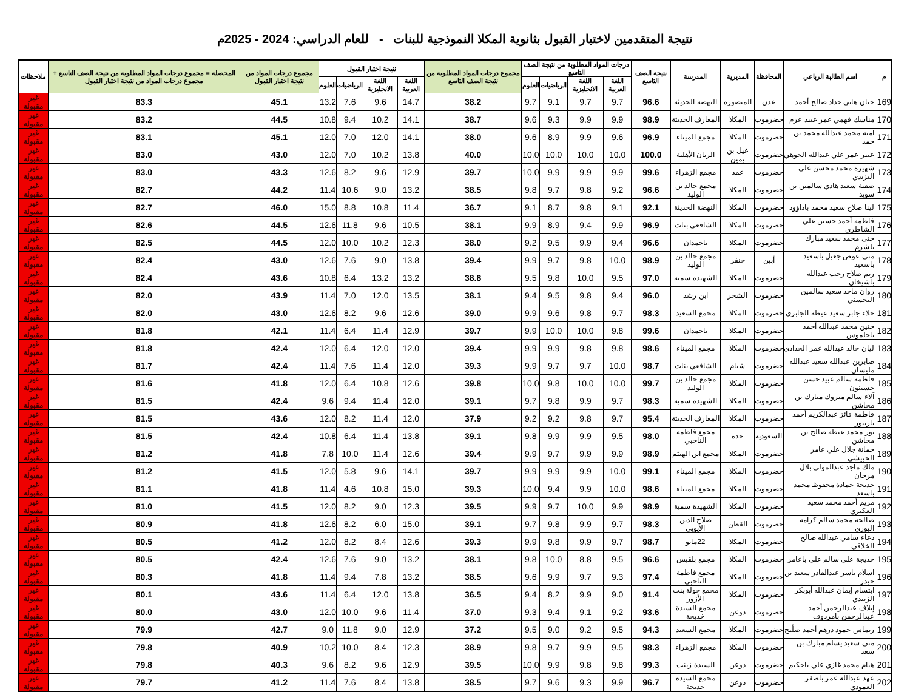نتيجة المتقدمين لاختبار القبول بثانوية المكلا النموذجية للبنات - للعام الدراسي: 2024 - 2025م
| م | اسم الطالبة الرباعي | المحافظة | المديرية | المدرسة | نتيجة الصف التاسع | درجات المواد المطلوبة من نتيجة الصف التاسع | | | | مجموع درجات المواد المطلوبة من نتيجة الصف التاسع | نتيجة اختبار القبول | | | | مجموع درجات المواد من نتيجة اختبار القبول | المحصلة = مجموع درجات المواد المطلوبة من نتيجة الصف التاسع + مجموع درجات المواد من نتيجة اختبار القبول | ملاحظات |
| --- | --- | --- | --- | --- | --- | --- | --- | --- | --- | --- | --- | --- | --- | --- | --- | --- | --- |
| | | | | | | اللغة العربية | اللغة الانجليزية | الرياضيات | العلوم | | اللغة العربية | اللغة الانجليزية | الرياضيات | العلوم | | | |
| 169 | حنان هاني حداد صالح أحمد | عدن | المنصورة | النهضة الحديثة | 96.6 | 9.7 | 9.7 | 9.1 | 9.7 | 38.2 | 14.7 | 9.6 | 7.6 | 13.2 | 45.1 | 83.3 | غير مقبولة |
| 170 | مناسك فهمي عمر عبيد عرم | حضرموت | المكلا | المعارف الحديثة | 98.9 | 9.9 | 9.9 | 9.3 | 9.6 | 38.7 | 14.1 | 10.2 | 9.4 | 10.8 | 44.5 | 83.2 | غير مقبولة |
| 171 | آمنة محمد عبدالله محمد بن حمد | حضرموت | المكلا | مجمع الميناء | 96.9 | 9.6 | 9.9 | 8.9 | 9.6 | 38.0 | 14.1 | 12.0 | 7.0 | 12.0 | 45.1 | 83.1 | غير مقبولة |
| 172 | عبير عمر علي عبدالله الجوهي | حضرموت | غيل بن يمين | الريان الأهلية | 100.0 | 10.0 | 10.0 | 10.0 | 10.0 | 40.0 | 13.8 | 10.2 | 7.0 | 12.0 | 43.0 | 83.0 | غير مقبولة |
| 173 | شهيرة محمد محسن علي اليزيدي | حضرموت | عمد | مجمع الزهراء | 99.6 | 9.9 | 9.9 | 9.9 | 10.0 | 39.7 | 12.9 | 9.6 | 8.2 | 12.6 | 43.3 | 83.0 | غير مقبولة |
| 174 | صفية سعيد هادي سالمين بن سويد | حضرموت | المكلا | مجمع خالد بن الوليد | 96.6 | 9.2 | 9.8 | 9.7 | 9.8 | 38.5 | 13.2 | 9.0 | 10.6 | 11.4 | 44.2 | 82.7 | غير مقبولة |
| 175 | لينا صلاح سعيد محمد باداؤود | حضرموت | المكلا | النهضة الحديثة | 92.1 | 9.1 | 9.8 | 8.7 | 9.1 | 36.7 | 11.4 | 10.8 | 8.8 | 15.0 | 46.0 | 82.7 | غير مقبولة |
| 176 | فاطمة أحمد حسين علي الشاطري | حضرموت | المكلا | الشافعي بنات | 96.9 | 9.9 | 9.4 | 8.9 | 9.9 | 38.1 | 10.5 | 9.6 | 11.8 | 12.6 | 44.5 | 82.6 | غير مقبولة |
| 177 | جنى محمد سعيد مبارك بلشرم | حضرموت | المكلا | باحمدان | 96.6 | 9.4 | 9.9 | 9.5 | 9.2 | 38.0 | 12.3 | 10.2 | 10.0 | 12.0 | 44.5 | 82.5 | غير مقبولة |
| 178 | منى عوض جعبل باسعيد باسعيد | أبين | خنفر | مجمع خالد بن الوليد | 98.9 | 10.0 | 9.8 | 9.7 | 9.9 | 39.4 | 13.8 | 9.0 | 7.6 | 12.6 | 43.0 | 82.4 | غير مقبولة |
| 179 | ريم صلاح رجب عبدالله باشيخان | حضرموت | المكلا | الشهيدة سمية | 97.0 | 9.5 | 10.0 | 9.8 | 9.5 | 38.8 | 13.2 | 13.2 | 6.4 | 10.8 | 43.6 | 82.4 | غير مقبولة |
| 180 | روان ماجد سعيد سالمين البحسني | حضرموت | الشحر | ابن رشد | 96.0 | 9.4 | 9.8 | 9.5 | 9.4 | 38.1 | 13.5 | 12.0 | 7.0 | 11.4 | 43.9 | 82.0 | غير مقبولة |
| 181 | حلاء جابر سعيد عيظة الجابري | حضرموت | المكلا | مجمع السعيد | 98.3 | 9.7 | 9.8 | 9.6 | 9.9 | 39.0 | 12.6 | 9.6 | 8.2 | 12.6 | 43.0 | 82.0 | غير مقبولة |
| 182 | حنين محمد عبدالله أحمد باحلموس | حضرموت | المكلا | باحمدان | 99.6 | 9.8 | 10.0 | 10.0 | 9.9 | 39.7 | 12.9 | 11.4 | 6.4 | 11.4 | 42.1 | 81.8 | غير مقبولة |
| 183 | ليان خالد عبدالله عمر الحدادي | حضرموت | المكلا | مجمع الميناء | 98.6 | 9.8 | 9.8 | 9.9 | 9.9 | 39.4 | 12.0 | 12.0 | 6.4 | 12.0 | 42.4 | 81.8 | غير مقبولة |
| 184 | صابرين عبدالله سعيد عبدالله مليسان | حضرموت | شبام | الشافعي بنات | 98.7 | 10.0 | 9.7 | 9.7 | 9.9 | 39.3 | 12.0 | 11.4 | 7.6 | 11.4 | 42.4 | 81.7 | غير مقبولة |
| 185 | فاطمة سالم عبيد حسن حسينون | حضرموت | المكلا | مجمع خالد بن الوليد | 99.7 | 10.0 | 10.0 | 9.8 | 10.0 | 39.8 | 12.6 | 10.8 | 6.4 | 12.0 | 41.8 | 81.6 | غير مقبولة |
| 186 | آلاء سالم مبروك مبارك بن مخاشن | حضرموت | المكلا | الشهيدة سمية | 98.3 | 9.7 | 9.9 | 9.8 | 9.7 | 39.1 | 12.0 | 11.4 | 9.4 | 9.6 | 42.4 | 81.5 | غير مقبولة |
| 187 | فاطمة فائز عبدالكريم أحمد بازنبور | حضرموت | المكلا | المعارف الحديثة | 95.4 | 9.7 | 9.8 | 9.2 | 9.2 | 37.9 | 12.0 | 11.4 | 8.2 | 12.0 | 43.6 | 81.5 | غير مقبولة |
| 188 | نور محمد عيظة صالح بن مخاشن | السعودية | جدة | مجمع فاطمة الناخبي | 98.0 | 9.5 | 9.9 | 9.9 | 9.8 | 39.1 | 13.8 | 11.4 | 6.4 | 10.8 | 42.4 | 81.5 | غير مقبولة |
| 189 | جمانة جلال علي عامر الحبيشي | حضرموت | المكلا | مجمع ابن الهيثم | 98.9 | 9.9 | 9.9 | 9.7 | 9.9 | 39.4 | 12.6 | 11.4 | 10.0 | 7.8 | 41.8 | 81.2 | غير مقبولة |
| 190 | ملك ماجد عبدالمولى بلال مرجان | حضرموت | المكلا | مجمع الميناء | 99.1 | 10.0 | 9.9 | 9.9 | 9.9 | 39.7 | 14.1 | 9.6 | 5.8 | 12.0 | 41.5 | 81.2 | غير مقبولة |
| 191 | خديجة حمادة محفوظ محمد باسعد | حضرموت | المكلا | مجمع الميناء | 98.6 | 10.0 | 9.9 | 9.4 | 10.0 | 39.3 | 15.0 | 10.8 | 4.6 | 11.4 | 41.8 | 81.1 | غير مقبولة |
| 192 | مريم أحمد محمد سعيد العكبري | حضرموت | المكلا | الشهيدة سمية | 98.9 | 9.9 | 10.0 | 9.7 | 9.9 | 39.5 | 12.3 | 9.0 | 8.2 | 12.0 | 41.5 | 81.0 | غير مقبولة |
| 193 | صالحة محمد سالم كرامة البوري | حضرموت | القطن | صلاح الدين الأيوبي | 98.3 | 9.7 | 9.9 | 9.8 | 9.7 | 39.1 | 15.0 | 6.0 | 8.2 | 12.6 | 41.8 | 80.9 | غير مقبولة |
| 194 | دعاء سامي عبدالله صالح الخلاقي | حضرموت | المكلا | 22مايو | 98.7 | 9.7 | 9.9 | 9.8 | 9.9 | 39.3 | 12.6 | 8.4 | 8.2 | 12.0 | 41.2 | 80.5 | غير مقبولة |
| 195 | خديجة علي سالم علي باعامر | حضرموت | المكلا | مجمع بلقيس | 96.6 | 9.5 | 8.8 | 10.0 | 9.8 | 38.1 | 13.2 | 9.0 | 7.6 | 12.6 | 42.4 | 80.5 | غير مقبولة |
| 196 | اسلام ياسر عبدالقادر سعيد بن حيدر | حضرموت | المكلا | مجمع فاطمة الناخبي | 97.4 | 9.3 | 9.7 | 9.9 | 9.6 | 38.5 | 13.2 | 7.8 | 9.4 | 11.4 | 41.8 | 80.3 | غير مقبولة |
| 197 | ابتسام إيمان عبدالله أبوبكر الزبيدي | حضرموت | المكلا | مجمع خولة بنت الأزور | 91.4 | 9.0 | 9.9 | 8.2 | 9.4 | 36.5 | 13.8 | 12.0 | 6.4 | 11.4 | 43.6 | 80.1 | غير مقبولة |
| 198 | إيلاف عبدالرحمن أحمد عبدالرحمن بامردوف | حضرموت | دوعن | مجمع السيدة خديجة | 93.6 | 9.2 | 9.1 | 9.4 | 9.3 | 37.0 | 11.4 | 9.6 | 10.0 | 12.0 | 43.0 | 80.0 | غير مقبولة |
| 199 | ريماس حمود درهم أحمد صلّيح | حضرموت | المكلا | مجمع السعيد | 94.3 | 9.5 | 9.2 | 9.0 | 9.5 | 37.2 | 12.9 | 9.0 | 11.8 | 9.0 | 42.7 | 79.9 | غير مقبولة |
| 200 | منى سعيد يسلم مبارك بن سعد | حضرموت | المكلا | مجمع الزهراء | 98.3 | 9.5 | 9.9 | 9.7 | 9.8 | 38.9 | 12.3 | 8.4 | 10.0 | 10.2 | 40.9 | 79.8 | غير مقبولة |
| 201 | هيام محمد غازي علي باحكيم | حضرموت | دوعن | السيدة زينب | 99.3 | 9.8 | 9.8 | 9.9 | 10.0 | 39.5 | 12.9 | 9.6 | 8.2 | 9.6 | 40.3 | 79.8 | غير مقبولة |
| 202 | عهد عبدالله عمر باصقر العمودي | حضرموت | دوعن | مجمع السيدة خديجة | 96.7 | 9.9 | 9.3 | 9.6 | 9.7 | 38.5 | 13.8 | 8.4 | 7.6 | 11.4 | 41.2 | 79.7 | غير مقبولة |